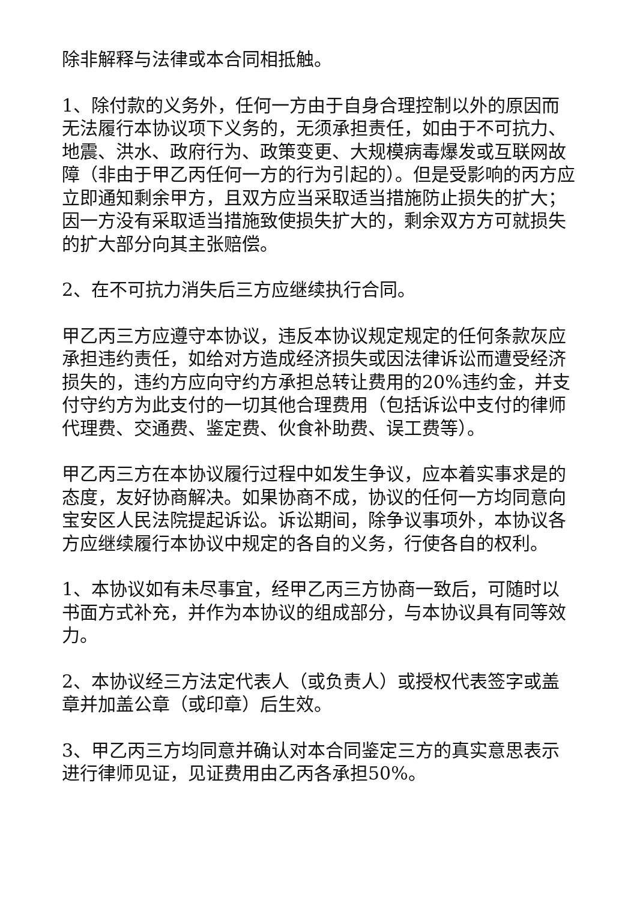除非解释与法律或本合同相抵触。
1、除付款的义务外，任何一方由于自身合理控制以外的原因而无法履行本协议项下义务的，无须承担责任，如由于不可抗力、地震、洪水、政府行为、政策变更、大规模病毒爆发或互联网故障（非由于甲乙丙任何一方的行为引起的）。但是受影响的丙方应立即通知剩余甲方，且双方应当采取适当措施防止损失的扩大；因一方没有采取适当措施致使损失扩大的，剩余双方方可就损失的扩大部分向其主张赔偿。
2、在不可抗力消失后三方应继续执行合同。
甲乙丙三方应遵守本协议，违反本协议规定规定的任何条款灰应承担违约责任，如给对方造成经济损失或因法律诉讼而遭受经济损失的，违约方应向守约方承担总转让费用的20%违约金，并支付守约方为此支付的一切其他合理费用（包括诉讼中支付的律师代理费、交通费、鉴定费、伙食补助费、误工费等）。
甲乙丙三方在本协议履行过程中如发生争议，应本着实事求是的态度，友好协商解决。如果协商不成，协议的任何一方均同意向宝安区人民法院提起诉讼。诉讼期间，除争议事项外，本协议各方应继续履行本协议中规定的各自的义务，行使各自的权利。
1、本协议如有未尽事宜，经甲乙丙三方协商一致后，可随时以书面方式补充，并作为本协议的组成部分，与本协议具有同等效力。
2、本协议经三方法定代表人（或负责人）或授权代表签字或盖章并加盖公章（或印章）后生效。
3、甲乙丙三方均同意并确认对本合同鉴定三方的真实意思表示进行律师见证，见证费用由乙丙各承担50%。